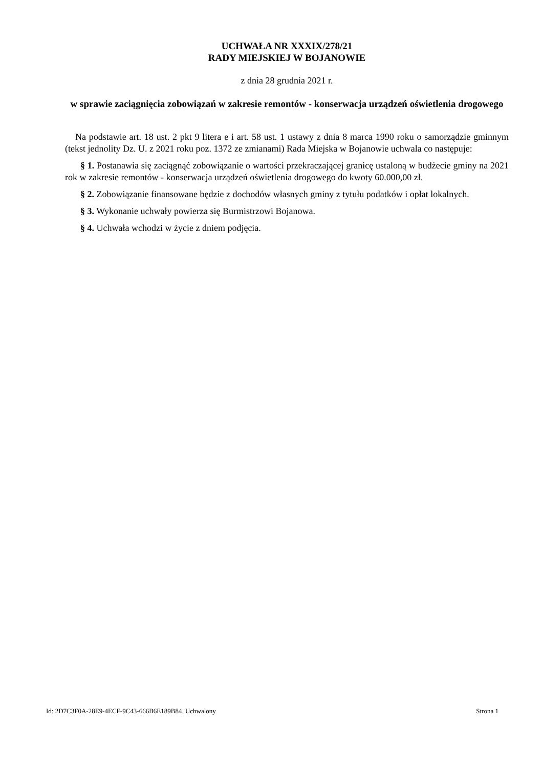UCHWAŁA NR XXXIX/278/21
RADY MIEJSKIEJ W BOJANOWIE
z dnia 28 grudnia 2021 r.
w sprawie zaciągnięcia zobowiązań w zakresie remontów - konserwacja urządzeń oświetlenia drogowego
Na podstawie art. 18 ust. 2 pkt 9 litera e i art. 58 ust. 1 ustawy z dnia 8 marca 1990 roku o samorządzie gminnym (tekst jednolity Dz. U. z 2021 roku poz. 1372 ze zmianami) Rada Miejska w Bojanowie uchwala co następuje:
§ 1. Postanawia się zaciągnąć zobowiązanie o wartości przekraczającej granicę ustaloną w budżecie gminy na 2021 rok w zakresie remontów - konserwacja urządzeń oświetlenia drogowego do kwoty 60.000,00 zł.
§ 2. Zobowiązanie finansowane będzie z dochodów własnych gminy z tytułu podatków i opłat lokalnych.
§ 3. Wykonanie uchwały powierza się Burmistrzowi Bojanowa.
§ 4. Uchwała wchodzi w życie z dniem podjęcia.
Id: 2D7C3F0A-28E9-4ECF-9C43-666B6E189B84. Uchwalony Strona 1